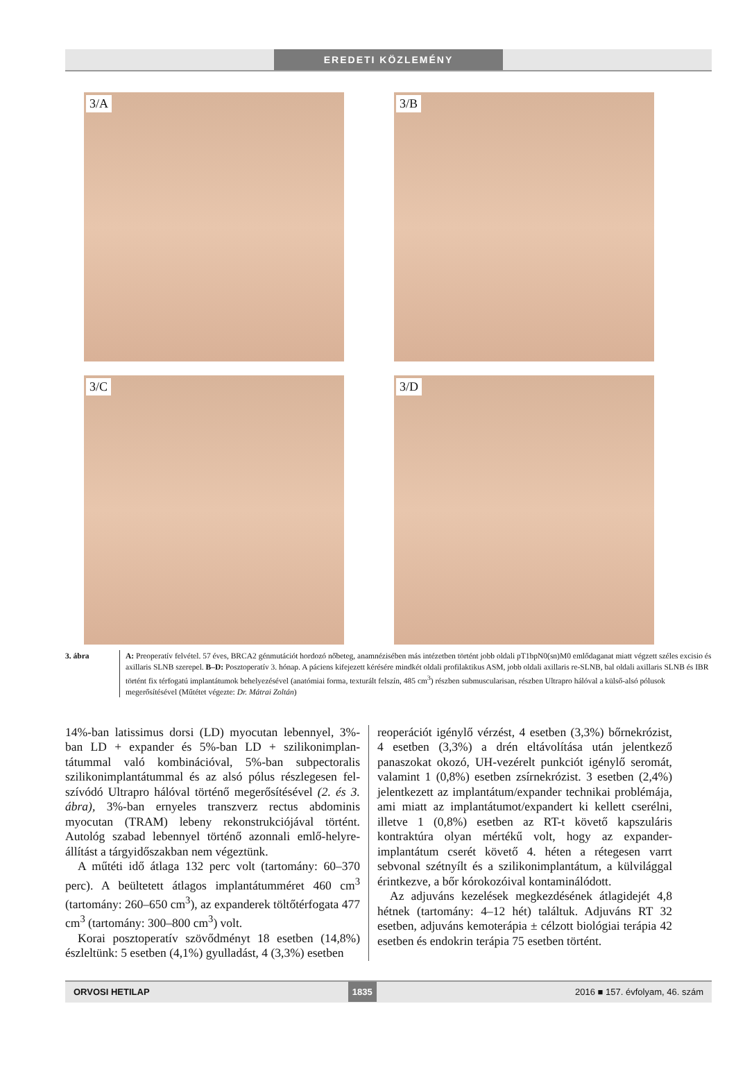EREDETI KÖZLEMÉNY
3/A
3/B
3/C
3/D
3. ábra A: Preoperatív felvétel. 57 éves, BRCA2 génmutációt hordozó nőbeteg, anamnézisében más intézetben történt jobb oldali pT1bpN0(sn)M0 emlő­daganat miatt végzett széles excisio és axillaris SLNB szerepel. B–D: Posztoperatív 3. hónap. A páciens kifejezett kérésére mindkét oldali profilaktikus ASM, jobb oldali axillaris re-SLNB, bal oldali axillaris SLNB és IBR történt fix térfogatú implantátumok behelyezésével (anatómiai forma, texturált felszín, 485 cm<sup>3</sup>) részben submuscularisan, részben Ultrapro hálóval a külső-alsó pólusok megerősítésével (Műtétet végezte: Dr. Mátrai Zoltán)
14%-ban latissimus dorsi (LD) myocutan lebennyel, 3%-ban LD + expander és 5%-ban LD + szilikonimplan­tátummal való kombinációval, 5%-ban subpectoralis szilikonimplantátummal és az alsó pólus részlegesen fel­szívódó Ultrapro hálóval történő megerősítésével (2. és 3. ábra), 3%-ban ernyeles transzverz rectus abdominis myocutan (TRAM) lebeny rekonstrukciójával történt. Autológ szabad lebennyel történő azonnali emlő-helyre­állítást a tárgyidőszakban nem végeztünk.
A műtéti idő átlaga 132 perc volt (tartomány: 60–370 perc). A beültetett átlagos implantátumméret 460 cm<sup>3</sup> (tartomány: 260–650 cm<sup>3</sup>), az expanderek töltőtérfo­gata 477 cm<sup>3</sup> (tartomány: 300–800 cm<sup>3</sup>) volt.
Korai posztoperatív szövődményt 18 esetben (14,8%) észleltünk: 5 esetben (4,1%) gyulladást, 4 (3,3%) esetben
reoperációt igénylő vérzést, 4 esetben (3,3%) bőrnekró­zist, 4 esetben (3,3%) a drén eltávolítása után jelentkező panaszokat okozó, UH-vezérelt punkciót igénylő sero­mát, valamint 1 (0,8%) esetben zsírnekrózist. 3 esetben (2,4%) jelentkezett az implantátum/expander technikai problémája, ami miatt az implantátumot/expandert ki kellett cserélni, illetve 1 (0,8%) esetben az RT-t követő kapszuláris kontraktúra olyan mértékű volt, hogy az ex­pander-implantátum cserét követő 4. héten a rétegesen varrt sebvonal szétnyílt és a szilikonimplantátum, a kül­világgal érintkezve, a bőr kórokozóival kontaminálódott.
Az adjuváns kezelések megkezdésének átlagidejét 4,8 hétnek (tartomány: 4–12 hét) találtuk. Adjuváns RT 32 esetben, adjuváns kemoterápia ± célzott biológiai terápia 42 esetben és endokrin terápia 75 esetben történt.
ORVOSI HETILAP 1835 2016 ■ 157. évfolyam, 46. szám